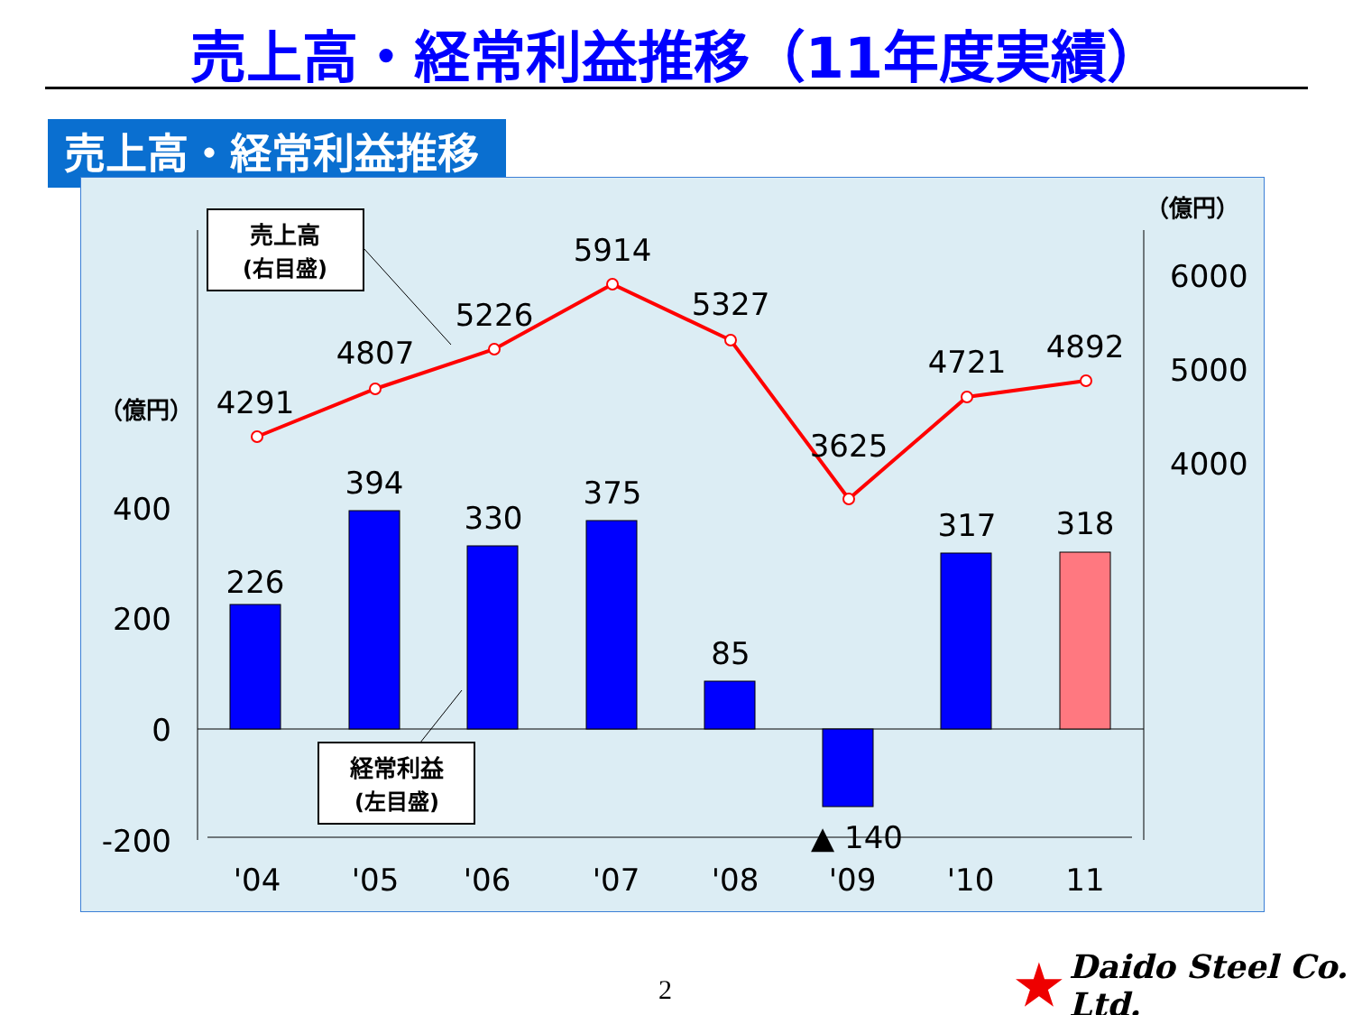売上高・経常利益推移（11年度実績）
売上高・経常利益推移
400
200
0
-200
6000
5000
4000
（億円）
（億円）
226
394
330
375
85
▲ 140
317
318
4291
4807
5226
5914
5327
3625
4721
4892
'04
'05
'06
'07
'08
'09
'10
11
売上高
(右目盛)
経常利益
(左目盛)
2
★ Daido Steel Co. Ltd.